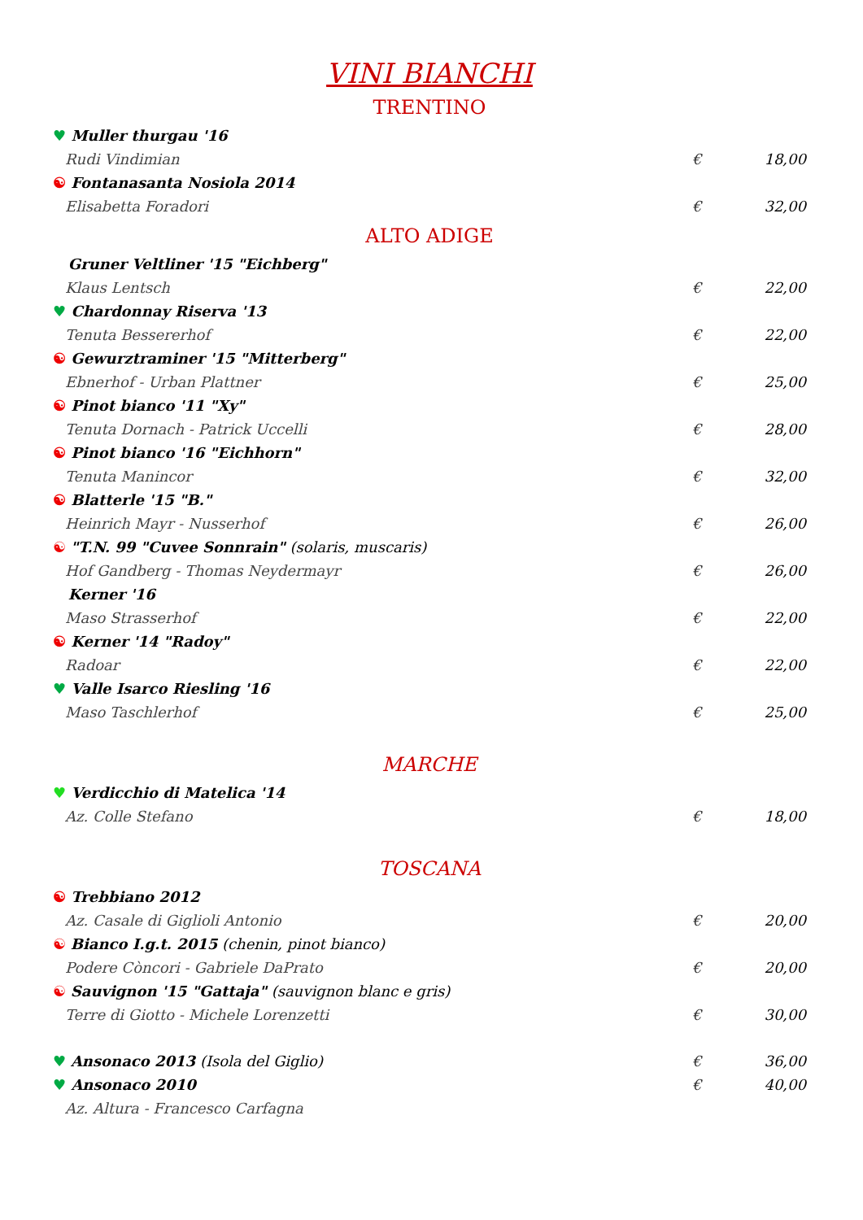VINI BIANCHI
TRENTINO
♥ Muller thurgau '16
Rudi Vindimian € 18,00
☯ Fontanasanta Nosiola 2014
Elisabetta Foradori € 32,00
ALTO ADIGE
Gruner Veltliner '15 "Eichberg"
Klaus Lentsch € 22,00
♥ Chardonnay Riserva '13
Tenuta Bessererhof € 22,00
☯ Gewurztraminer '15 "Mitterberg"
Ebnerhof - Urban Plattner € 25,00
☯ Pinot bianco '11 "Xy"
Tenuta Dornach - Patrick Uccelli € 28,00
☯ Pinot bianco '16 "Eichhorn"
Tenuta Manincor € 32,00
☯ Blatterle '15 "B."
Heinrich Mayr - Nusserhof € 26,00
☯ "T.N. 99 "Cuvee Sonnrain" (solaris, muscaris)
Hof Gandberg - Thomas Neydermayr € 26,00
Kerner '16
Maso Strasserhof € 22,00
☯ Kerner '14 "Radoy"
Radoar € 22,00
♥ Valle Isarco Riesling '16
Maso Taschlerhof € 25,00
MARCHE
♥ Verdicchio di Matelica '14
Az. Colle Stefano € 18,00
TOSCANA
☯ Trebbiano 2012
Az. Casale di Giglioli Antonio € 20,00
☯ Bianco I.g.t. 2015 (chenin, pinot bianco)
Podere Còncori - Gabriele DaPrato € 20,00
☯ Sauvignon '15 "Gattaja" (sauvignon blanc e gris)
Terre di Giotto - Michele Lorenzetti € 30,00
♥ Ansonaco 2013 (Isola del Giglio) € 36,00
♥ Ansonaco 2010 € 40,00
Az. Altura - Francesco Carfagna